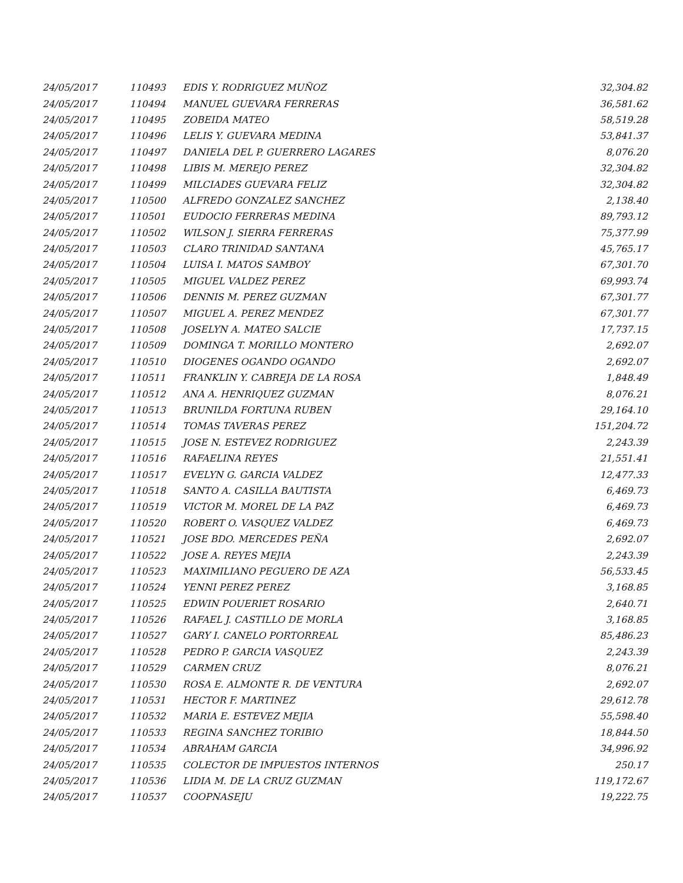| 24/05/2017 | 110493 | EDIS Y. RODRIGUEZ MUÑOZ | 32,304.82 |
| 24/05/2017 | 110494 | MANUEL GUEVARA FERRERAS | 36,581.62 |
| 24/05/2017 | 110495 | ZOBEIDA MATEO | 58,519.28 |
| 24/05/2017 | 110496 | LELIS Y. GUEVARA MEDINA | 53,841.37 |
| 24/05/2017 | 110497 | DANIELA DEL P. GUERRERO LAGARES | 8,076.20 |
| 24/05/2017 | 110498 | LIBIS M. MEREJO PEREZ | 32,304.82 |
| 24/05/2017 | 110499 | MILCIADES GUEVARA FELIZ | 32,304.82 |
| 24/05/2017 | 110500 | ALFREDO GONZALEZ SANCHEZ | 2,138.40 |
| 24/05/2017 | 110501 | EUDOCIO FERRERAS MEDINA | 89,793.12 |
| 24/05/2017 | 110502 | WILSON J. SIERRA FERRERAS | 75,377.99 |
| 24/05/2017 | 110503 | CLARO TRINIDAD SANTANA | 45,765.17 |
| 24/05/2017 | 110504 | LUISA I. MATOS SAMBOY | 67,301.70 |
| 24/05/2017 | 110505 | MIGUEL VALDEZ PEREZ | 69,993.74 |
| 24/05/2017 | 110506 | DENNIS M. PEREZ GUZMAN | 67,301.77 |
| 24/05/2017 | 110507 | MIGUEL A. PEREZ MENDEZ | 67,301.77 |
| 24/05/2017 | 110508 | JOSELYN A. MATEO SALCIE | 17,737.15 |
| 24/05/2017 | 110509 | DOMINGA T. MORILLO MONTERO | 2,692.07 |
| 24/05/2017 | 110510 | DIOGENES OGANDO OGANDO | 2,692.07 |
| 24/05/2017 | 110511 | FRANKLIN Y. CABREJA DE LA ROSA | 1,848.49 |
| 24/05/2017 | 110512 | ANA A. HENRIQUEZ GUZMAN | 8,076.21 |
| 24/05/2017 | 110513 | BRUNILDA FORTUNA RUBEN | 29,164.10 |
| 24/05/2017 | 110514 | TOMAS TAVERAS PEREZ | 151,204.72 |
| 24/05/2017 | 110515 | JOSE N. ESTEVEZ RODRIGUEZ | 2,243.39 |
| 24/05/2017 | 110516 | RAFAELINA REYES | 21,551.41 |
| 24/05/2017 | 110517 | EVELYN G. GARCIA VALDEZ | 12,477.33 |
| 24/05/2017 | 110518 | SANTO A. CASILLA BAUTISTA | 6,469.73 |
| 24/05/2017 | 110519 | VICTOR M. MOREL DE LA PAZ | 6,469.73 |
| 24/05/2017 | 110520 | ROBERT O. VASQUEZ VALDEZ | 6,469.73 |
| 24/05/2017 | 110521 | JOSE BDO. MERCEDES PEÑA | 2,692.07 |
| 24/05/2017 | 110522 | JOSE A. REYES MEJIA | 2,243.39 |
| 24/05/2017 | 110523 | MAXIMILIANO PEGUERO DE AZA | 56,533.45 |
| 24/05/2017 | 110524 | YENNI PEREZ PEREZ | 3,168.85 |
| 24/05/2017 | 110525 | EDWIN POUERIET ROSARIO | 2,640.71 |
| 24/05/2017 | 110526 | RAFAEL J. CASTILLO DE MORLA | 3,168.85 |
| 24/05/2017 | 110527 | GARY I. CANELO PORTORREAL | 85,486.23 |
| 24/05/2017 | 110528 | PEDRO P. GARCIA VASQUEZ | 2,243.39 |
| 24/05/2017 | 110529 | CARMEN CRUZ | 8,076.21 |
| 24/05/2017 | 110530 | ROSA E. ALMONTE R. DE VENTURA | 2,692.07 |
| 24/05/2017 | 110531 | HECTOR F. MARTINEZ | 29,612.78 |
| 24/05/2017 | 110532 | MARIA E. ESTEVEZ MEJIA | 55,598.40 |
| 24/05/2017 | 110533 | REGINA SANCHEZ TORIBIO | 18,844.50 |
| 24/05/2017 | 110534 | ABRAHAM GARCIA | 34,996.92 |
| 24/05/2017 | 110535 | COLECTOR DE IMPUESTOS INTERNOS | 250.17 |
| 24/05/2017 | 110536 | LIDIA M. DE LA CRUZ GUZMAN | 119,172.67 |
| 24/05/2017 | 110537 | COOPNASEJU | 19,222.75 |